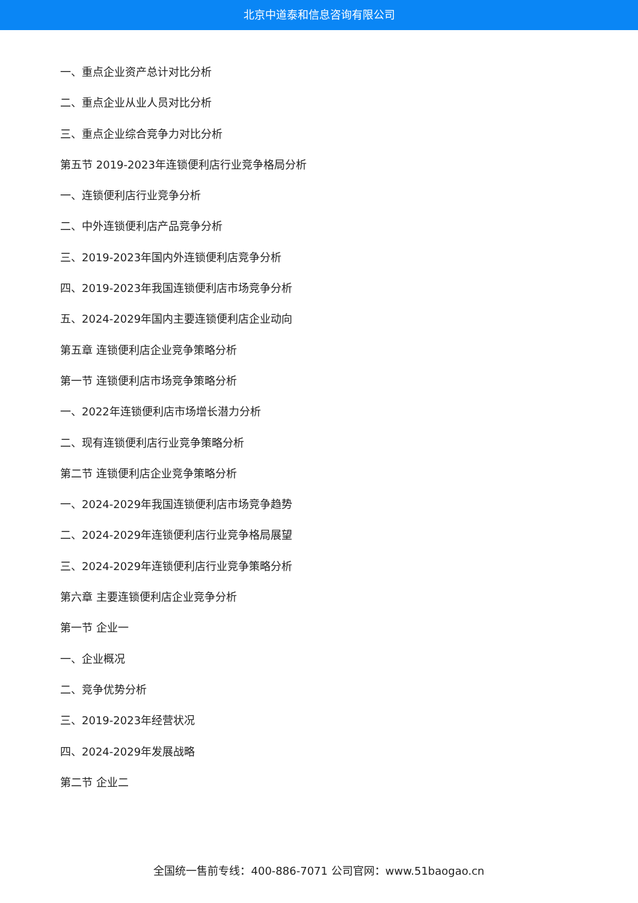北京中道泰和信息咨询有限公司
一、重点企业资产总计对比分析
二、重点企业从业人员对比分析
三、重点企业综合竞争力对比分析
第五节 2019-2023年连锁便利店行业竞争格局分析
一、连锁便利店行业竞争分析
二、中外连锁便利店产品竞争分析
三、2019-2023年国内外连锁便利店竞争分析
四、2019-2023年我国连锁便利店市场竞争分析
五、2024-2029年国内主要连锁便利店企业动向
第五章 连锁便利店企业竞争策略分析
第一节 连锁便利店市场竞争策略分析
一、2022年连锁便利店市场增长潜力分析
二、现有连锁便利店行业竞争策略分析
第二节 连锁便利店企业竞争策略分析
一、2024-2029年我国连锁便利店市场竞争趋势
二、2024-2029年连锁便利店行业竞争格局展望
三、2024-2029年连锁便利店行业竞争策略分析
第六章 主要连锁便利店企业竞争分析
第一节 企业一
一、企业概况
二、竞争优势分析
三、2019-2023年经营状况
四、2024-2029年发展战略
第二节 企业二
全国统一售前专线：400-886-7071 公司官网：www.51baogao.cn